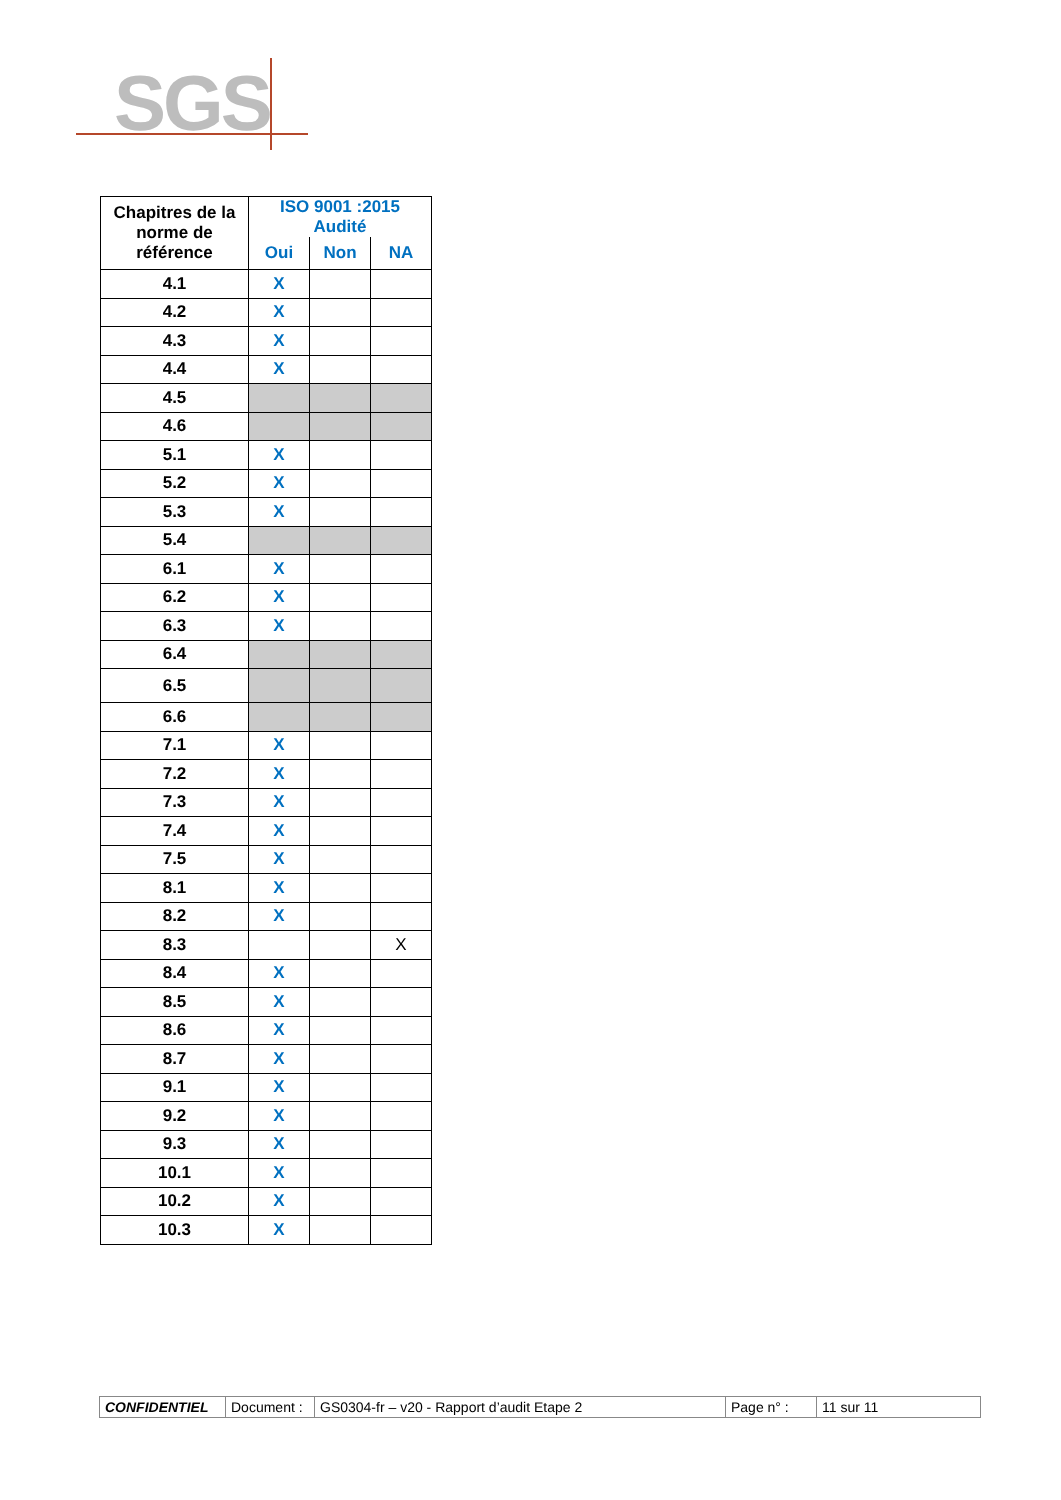SGS
| Chapitres de la norme de référence | ISO 9001 :2015 Audité | | |
| --- | --- | --- | --- |
| | Oui | Non | NA |
| 4.1 | X | | |
| 4.2 | X | | |
| 4.3 | X | | |
| 4.4 | X | | |
| 4.5 | | | |
| 4.6 | | | |
| 5.1 | X | | |
| 5.2 | X | | |
| 5.3 | X | | |
| 5.4 | | | |
| 6.1 | X | | |
| 6.2 | X | | |
| 6.3 | X | | |
| 6.4 | | | |
| 6.5 | | | |
| 6.6 | | | |
| 7.1 | X | | |
| 7.2 | X | | |
| 7.3 | X | | |
| 7.4 | X | | |
| 7.5 | X | | |
| 8.1 | X | | |
| 8.2 | X | | |
| 8.3 | | | X |
| 8.4 | X | | |
| 8.5 | X | | |
| 8.6 | X | | |
| 8.7 | X | | |
| 9.1 | X | | |
| 9.2 | X | | |
| 9.3 | X | | |
| 10.1 | X | | |
| 10.2 | X | | |
| 10.3 | X | | |
| CONFIDENTIEL | Document : | GS0304-fr – v20 - Rapport d’audit Etape 2 | Page n° : | 11 sur 11 |